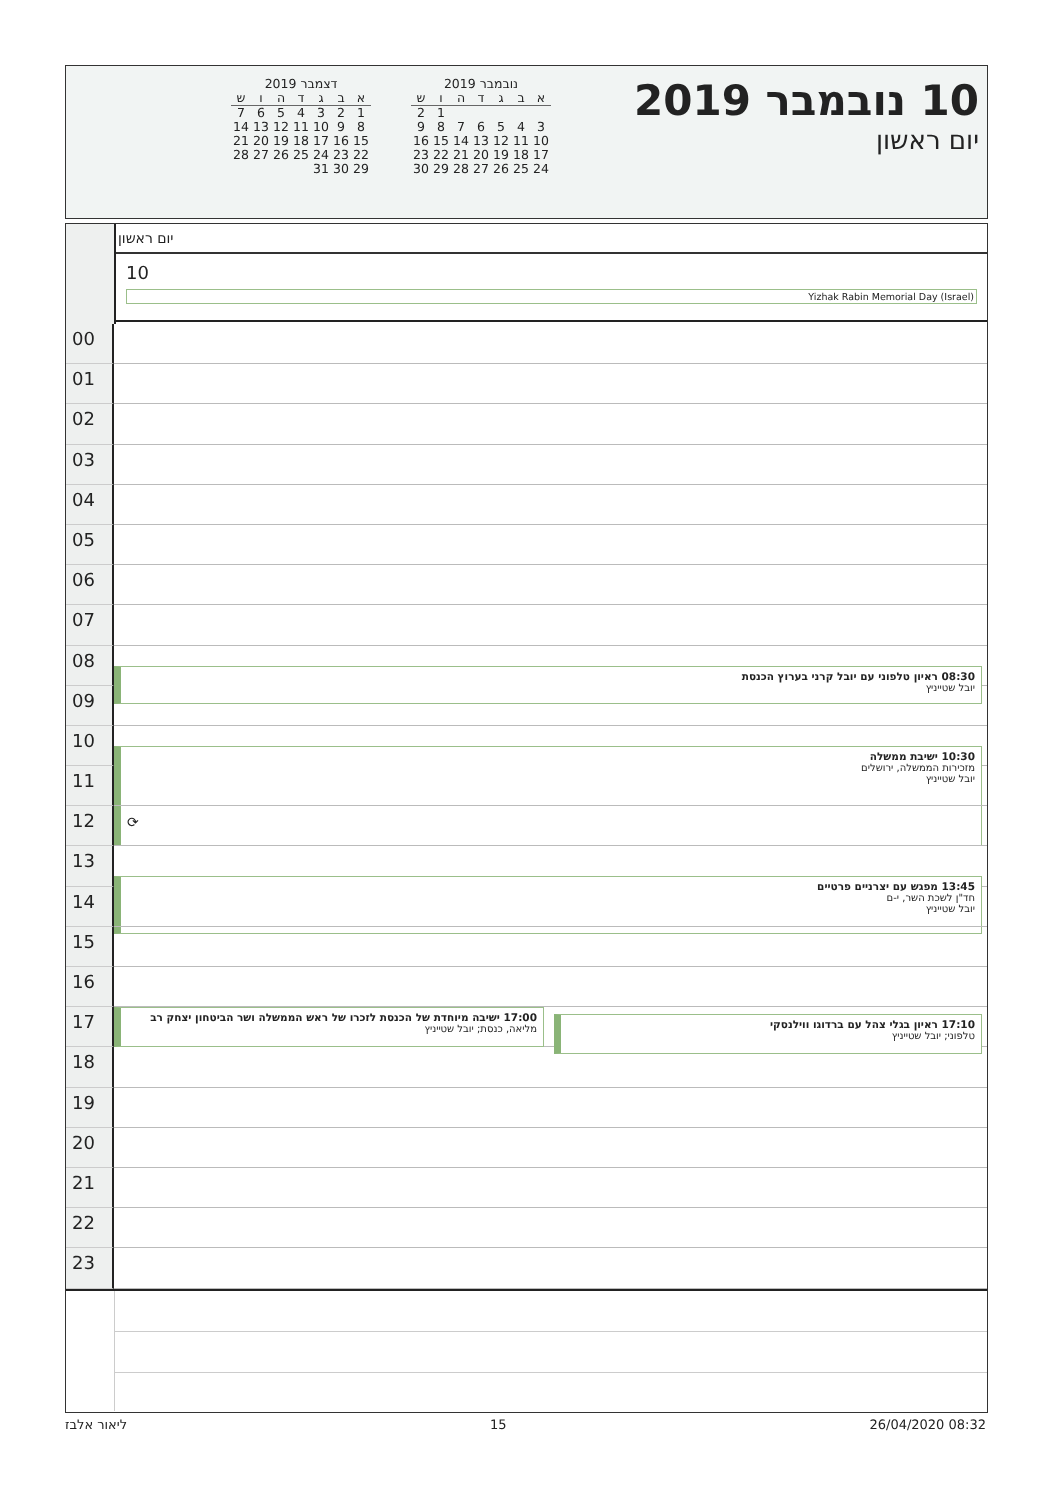10 נובמבר 2019
יום ראשון
דצמבר 2019
| א | ב | ג | ד | ה | ו | ש |
| --- | --- | --- | --- | --- | --- | --- |
| 1 | 2 | 3 | 4 | 5 | 6 | 7 |
| 8 | 9 | 10 | 11 | 12 | 13 | 14 |
| 15 | 16 | 17 | 18 | 19 | 20 | 21 |
| 22 | 23 | 24 | 25 | 26 | 27 | 28 |
| 29 | 30 | 31 | | | | |
נובמבר 2019
| א | ב | ג | ד | ה | ו | ש |
| --- | --- | --- | --- | --- | --- | --- |
| | | | | | 1 | 2 |
| 3 | 4 | 5 | 6 | 7 | 8 | 9 |
| 10 | 11 | 12 | 13 | 14 | 15 | 16 |
| 17 | 18 | 19 | 20 | 21 | 22 | 23 |
| 24 | 25 | 26 | 27 | 28 | 29 | 30 |
יום ראשון
10
Yizhak Rabin Memorial Day (Israel)
00
01
02
03
04
05
06
07
08
08:30 ראיון טלפוני עם יובל קרני בערוץ הכנסת
יובל שטייניץ
09
10
10:30 ישיבת ממשלה
מזכירות הממשלה, ירושלים
יובל שטייניץ
⟳
11
12
13
13:45 מפגש עם יצרניים פרטיים
חד"ן לשכת השר, י-ם
יובל שטייניץ
14
15
16
17
17:00 ישיבה מיוחדת של הכנסת לזכרו של ראש הממשלה ושר הביטחון יצחק רב
מליאה, כנסת; יובל שטייניץ
17:10 ראיון בגלי צהל עם ברדוגו ווילנסקי
טלפוני; יובל שטייניץ
18
19
20
21
22
23
ליאור אלבז 15 26/04/2020 08:32